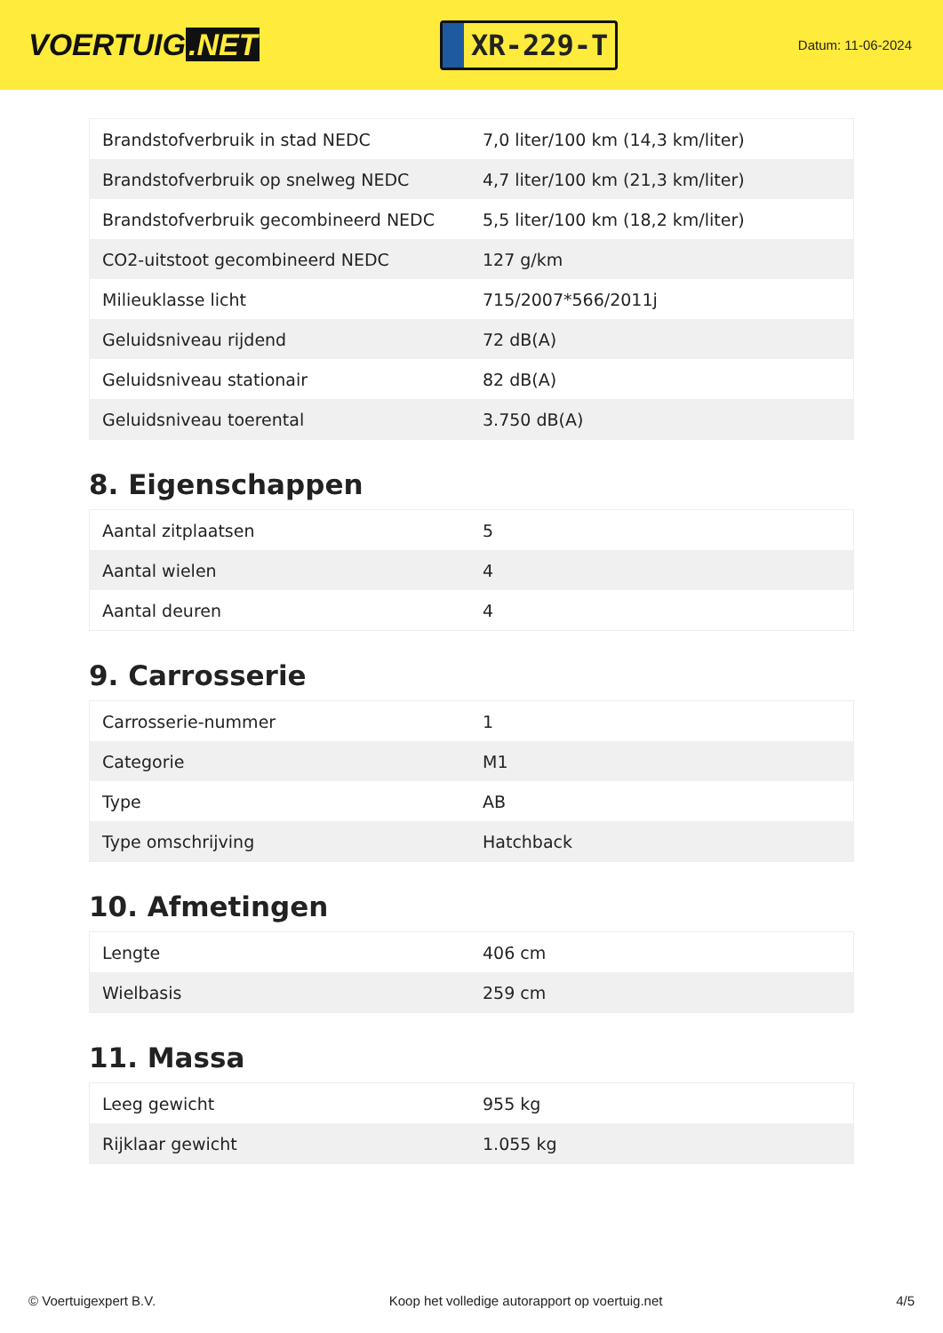VOERTUIG.NET
XR-229-T
Datum: 11-06-2024
| Brandstofverbruik in stad NEDC | 7,0 liter/100 km (14,3 km/liter) |
| Brandstofverbruik op snelweg NEDC | 4,7 liter/100 km (21,3 km/liter) |
| Brandstofverbruik gecombineerd NEDC | 5,5 liter/100 km (18,2 km/liter) |
| CO2-uitstoot gecombineerd NEDC | 127 g/km |
| Milieuklasse licht | 715/2007*566/2011j |
| Geluidsniveau rijdend | 72 dB(A) |
| Geluidsniveau stationair | 82 dB(A) |
| Geluidsniveau toerental | 3.750 dB(A) |
8. Eigenschappen
| Aantal zitplaatsen | 5 |
| Aantal wielen | 4 |
| Aantal deuren | 4 |
9. Carrosserie
| Carrosserie-nummer | 1 |
| Categorie | M1 |
| Type | AB |
| Type omschrijving | Hatchback |
10. Afmetingen
| Lengte | 406 cm |
| Wielbasis | 259 cm |
11. Massa
| Leeg gewicht | 955 kg |
| Rijklaar gewicht | 1.055 kg |
© Voertuigexpert B.V. Koop het volledige autorapport op voertuig.net 4/5